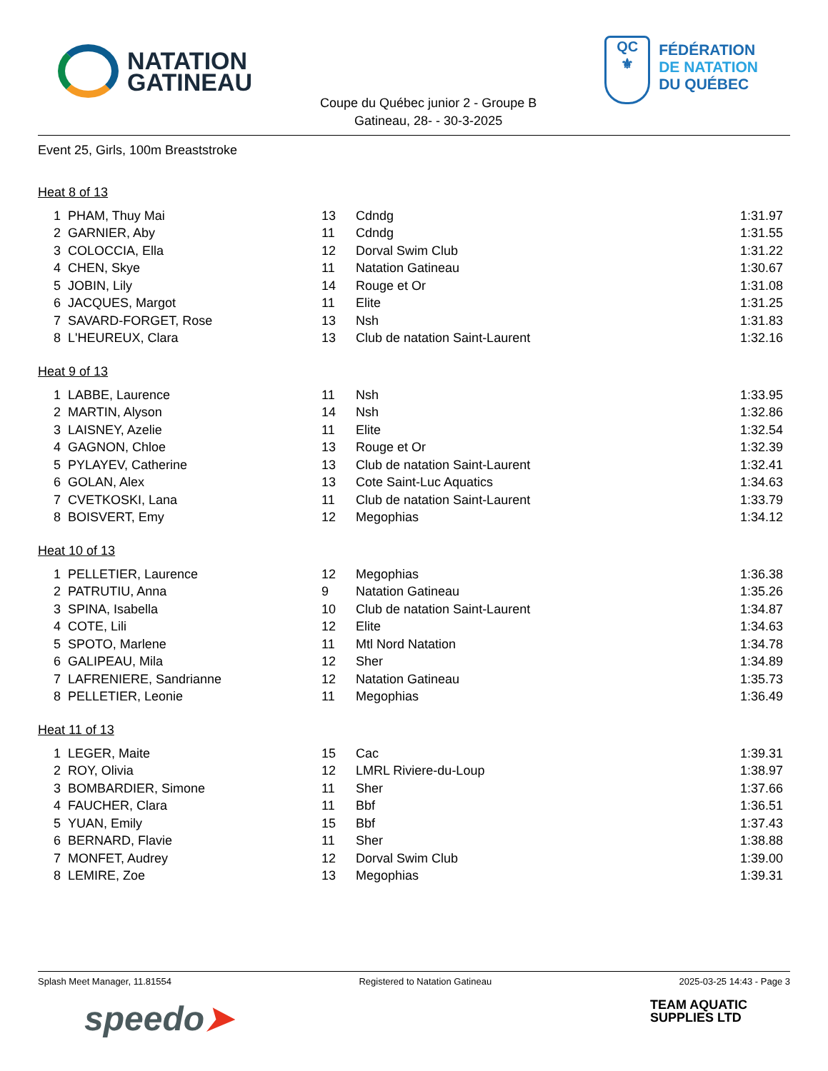NATATION
GATINEAU
Coupe du Québec junior 2 - Groupe B
Gatineau, 28- - 30-3-2025
QC
⚜
FÉDÉRATION
DE NATATION
DU QUÉBEC
Event 25, Girls, 100m Breaststroke
Heat 8 of 13
| 1 | PHAM, Thuy Mai | 13 | Cdndg | 1:31.97 |
| 2 | GARNIER, Aby | 11 | Cdndg | 1:31.55 |
| 3 | COLOCCIA, Ella | 12 | Dorval Swim Club | 1:31.22 |
| 4 | CHEN, Skye | 11 | Natation Gatineau | 1:30.67 |
| 5 | JOBIN, Lily | 14 | Rouge et Or | 1:31.08 |
| 6 | JACQUES, Margot | 11 | Elite | 1:31.25 |
| 7 | SAVARD-FORGET, Rose | 13 | Nsh | 1:31.83 |
| 8 | L'HEUREUX, Clara | 13 | Club de natation Saint-Laurent | 1:32.16 |
Heat 9 of 13
| 1 | LABBE, Laurence | 11 | Nsh | 1:33.95 |
| 2 | MARTIN, Alyson | 14 | Nsh | 1:32.86 |
| 3 | LAISNEY, Azelie | 11 | Elite | 1:32.54 |
| 4 | GAGNON, Chloe | 13 | Rouge et Or | 1:32.39 |
| 5 | PYLAYEV, Catherine | 13 | Club de natation Saint-Laurent | 1:32.41 |
| 6 | GOLAN, Alex | 13 | Cote Saint-Luc Aquatics | 1:34.63 |
| 7 | CVETKOSKI, Lana | 11 | Club de natation Saint-Laurent | 1:33.79 |
| 8 | BOISVERT, Emy | 12 | Megophias | 1:34.12 |
Heat 10 of 13
| 1 | PELLETIER, Laurence | 12 | Megophias | 1:36.38 |
| 2 | PATRUTIU, Anna | 9 | Natation Gatineau | 1:35.26 |
| 3 | SPINA, Isabella | 10 | Club de natation Saint-Laurent | 1:34.87 |
| 4 | COTE, Lili | 12 | Elite | 1:34.63 |
| 5 | SPOTO, Marlene | 11 | Mtl Nord Natation | 1:34.78 |
| 6 | GALIPEAU, Mila | 12 | Sher | 1:34.89 |
| 7 | LAFRENIERE, Sandrianne | 12 | Natation Gatineau | 1:35.73 |
| 8 | PELLETIER, Leonie | 11 | Megophias | 1:36.49 |
Heat 11 of 13
| 1 | LEGER, Maite | 15 | Cac | 1:39.31 |
| 2 | ROY, Olivia | 12 | LMRL Riviere-du-Loup | 1:38.97 |
| 3 | BOMBARDIER, Simone | 11 | Sher | 1:37.66 |
| 4 | FAUCHER, Clara | 11 | Bbf | 1:36.51 |
| 5 | YUAN, Emily | 15 | Bbf | 1:37.43 |
| 6 | BERNARD, Flavie | 11 | Sher | 1:38.88 |
| 7 | MONFET, Audrey | 12 | Dorval Swim Club | 1:39.00 |
| 8 | LEMIRE, Zoe | 13 | Megophias | 1:39.31 |
Splash Meet Manager, 11.81554 Registered to Natation Gatineau 2025-03-25 14:43 - Page 3
speedo➤
TEAM AQUATIC
SUPPLIES LTD